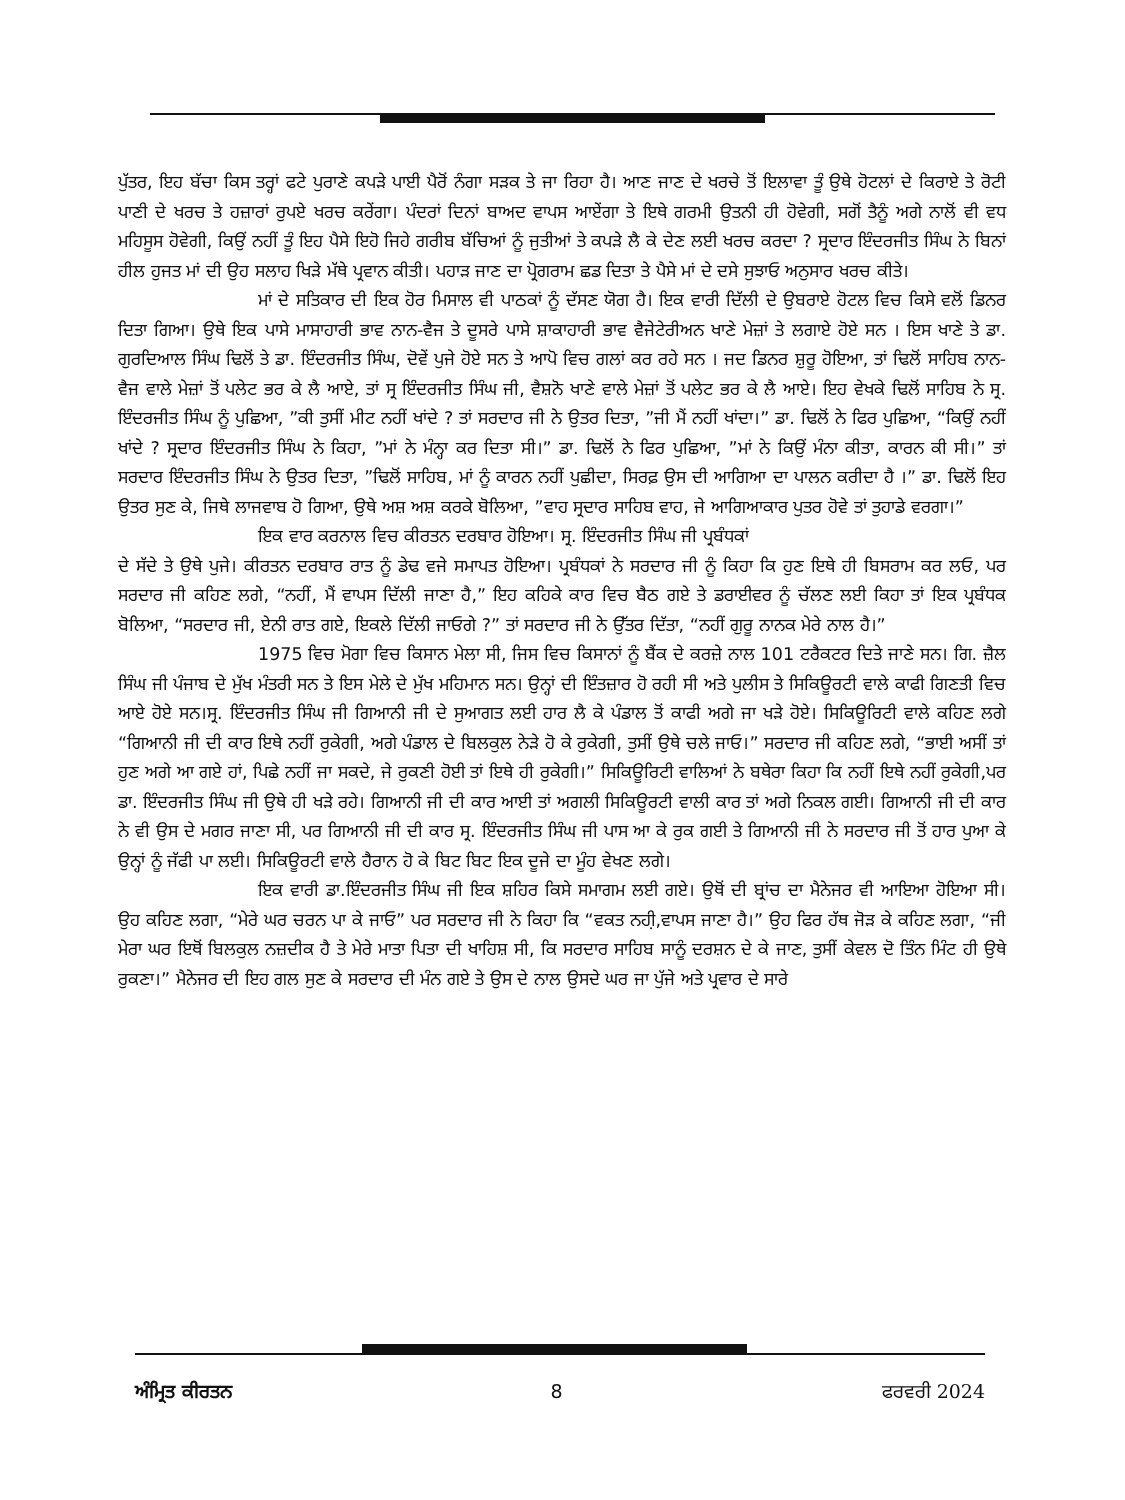ਪੁੱਤਰ, ਇਹ ਬੱਚਾ ਕਿਸ ਤਰ੍ਹਾਂ ਫਟੇ ਪੁਰਾਣੇ ਕਪੜੇ ਪਾਈ ਪੈਰੋਂ ਨੰਗਾ ਸੜਕ ਤੇ ਜਾ ਰਿਹਾ ਹੈ। ਆਣ ਜਾਣ ਦੇ ਖਰਚੇ ਤੋਂ ਇਲਾਵਾ ਤੂੰ ਉਥੇ ਹੋਟਲਾਂ ਦੇ ਕਿਰਾਏ ਤੇ ਰੋਟੀ ਪਾਣੀ ਦੇ ਖਰਚ ਤੇ ਹਜ਼ਾਰਾਂ ਰੁਪਏ ਖਰਚ ਕਰੇਂਗਾ। ਪੰਦਰਾਂ ਦਿਨਾਂ ਬਾਅਦ ਵਾਪਸ ਆਏਂਗਾ ਤੇ ਇਥੇ ਗਰਮੀ ਉਤਨੀ ਹੀ ਹੋਵੇਗੀ, ਸਗੋਂ ਤੈਨੂੰ ਅਗੇ ਨਾਲੋਂ ਵੀ ਵਧ ਮਹਿਸੂਸ ਹੋਵੇਗੀ, ਕਿਉਂ ਨਹੀਂ ਤੂੰ ਇਹ ਪੈਸੇ ਇਹੋ ਜਿਹੇ ਗਰੀਬ ਬੱਚਿਆਂ ਨੂੰ ਜੁਤੀਆਂ ਤੇ ਕਪੜੇ ਲੈ ਕੇ ਦੇਣ ਲਈ ਖਰਚ ਕਰਦਾ ? ਸ੍ਰਦਾਰ ਇੰਦਰਜੀਤ ਸਿੰਘ ਨੇ ਬਿਨਾਂ ਹੀਲ ਹੁਜਤ ਮਾਂ ਦੀ ਉਹ ਸਲਾਹ ਖਿੜੇ ਮੱਥੇ ਪ੍ਰਵਾਨ ਕੀਤੀ। ਪਹਾੜ ਜਾਣ ਦਾ ਪ੍ਰੋਗਰਾਮ ਛਡ ਦਿਤਾ ਤੇ ਪੈਸੇ ਮਾਂ ਦੇ ਦਸੇ ਸੁਝਾਓ ਅਨੁਸਾਰ ਖਰਚ ਕੀਤੇ।
ਮਾਂ ਦੇ ਸਤਿਕਾਰ ਦੀ ਇਕ ਹੋਰ ਮਿਸਾਲ ਵੀ ਪਾਠਕਾਂ ਨੂੰ ਦੱਸਣ ਯੋਗ ਹੈ। ਇਕ ਵਾਰੀ ਦਿੱਲੀ ਦੇ ਉਬਰਾਏ ਹੋਟਲ ਵਿਚ ਕਿਸੇ ਵਲੋਂ ਡਿਨਰ ਦਿਤਾ ਗਿਆ। ਉਥੇ ਇਕ ਪਾਸੇ ਮਾਸਾਹਾਰੀ ਭਾਵ ਨਾਨ-ਵੈਜ ਤੇ ਦੂਸਰੇ ਪਾਸੇ ਸ਼ਾਕਾਹਾਰੀ ਭਾਵ ਵੈਜੇਟੇਰੀਅਨ ਖਾਣੇ ਮੇਜ਼ਾਂ ਤੇ ਲਗਾਏ ਹੋਏ ਸਨ । ਇਸ ਖਾਣੇ ਤੇ ਡਾ. ਗੁਰਦਿਆਲ ਸਿੰਘ ਢਿਲੋਂ ਤੇ ਡਾ. ਇੰਦਰਜੀਤ ਸਿੰਘ, ਦੋਵੇਂ ਪੁਜੇ ਹੋਏ ਸਨ ਤੇ ਆਪੋ ਵਿਚ ਗਲਾਂ ਕਰ ਰਹੇ ਸਨ । ਜਦ ਡਿਨਰ ਸ਼ੁਰੂ ਹੋਇਆ, ਤਾਂ ਢਿਲੋਂ ਸਾਹਿਬ ਨਾਨ-ਵੈਜ ਵਾਲੇ ਮੇਜ਼ਾਂ ਤੋਂ ਪਲੇਟ ਭਰ ਕੇ ਲੈ ਆਏ, ਤਾਂ ਸ੍ਰ ਇੰਦਰਜੀਤ ਸਿੰਘ ਜੀ, ਵੈਸ਼ਨੋ ਖਾਣੇ ਵਾਲੇ ਮੇਜ਼ਾਂ ਤੋਂ ਪਲੇਟ ਭਰ ਕੇ ਲੈ ਆਏ। ਇਹ ਵੇਖਕੇ ਢਿਲੋਂ ਸਾਹਿਬ ਨੇ ਸ੍ਰ. ਇੰਦਰਜੀਤ ਸਿੰਘ ਨੂੰ ਪੁਛਿਆ, ”ਕੀ ਤੁਸੀਂ ਮੀਟ ਨਹੀਂ ਖਾਂਦੇ ? ਤਾਂ ਸਰਦਾਰ ਜੀ ਨੇ ਉਤਰ ਦਿਤਾ, ”ਜੀ ਮੈਂ ਨਹੀਂ ਖਾਂਦਾ।” ਡਾ. ਢਿਲੋਂ ਨੇ ਫਿਰ ਪੁਛਿਆ, “ਕਿਉਂ ਨਹੀਂ ਖਾਂਦੇ ? ਸ੍ਰਦਾਰ ਇੰਦਰਜੀਤ ਸਿੰਘ ਨੇ ਕਿਹਾ, ”ਮਾਂ ਨੇ ਮੰਨ੍ਹਾ ਕਰ ਦਿਤਾ ਸੀ।” ਡਾ. ਢਿਲੋਂ ਨੇ ਫਿਰ ਪੁਛਿਆ, ”ਮਾਂ ਨੇ ਕਿਉਂ ਮੰਨਾ ਕੀਤਾ, ਕਾਰਨ ਕੀ ਸੀ।” ਤਾਂ ਸਰਦਾਰ ਇੰਦਰਜੀਤ ਸਿੰਘ ਨੇ ਉਤਰ ਦਿਤਾ, ”ਢਿਲੋਂ ਸਾਹਿਬ, ਮਾਂ ਨੂੰ ਕਾਰਨ ਨਹੀਂ ਪੁਛੀਦਾ, ਸਿਰਫ਼ ਉਸ ਦੀ ਆਗਿਆ ਦਾ ਪਾਲਨ ਕਰੀਦਾ ਹੈ ।” ਡਾ. ਢਿਲੋਂ ਇਹ ਉਤਰ ਸੁਣ ਕੇ, ਜਿਥੇ ਲਾਜਵਾਬ ਹੋ ਗਿਆ, ਉਥੇ ਅਸ਼ ਅਸ਼ ਕਰਕੇ ਬੋਲਿਆ, ”ਵਾਹ ਸ੍ਰਦਾਰ ਸਾਹਿਬ ਵਾਹ, ਜੇ ਆਗਿਆਕਾਰ ਪੁਤਰ ਹੋਵੇ ਤਾਂ ਤੁਹਾਡੇ ਵਰਗਾ।”
ਇਕ ਵਾਰ ਕਰਨਾਲ ਵਿਚ ਕੀਰਤਨ ਦਰਬਾਰ ਹੋਇਆ। ਸ੍ਰ. ਇੰਦਰਜੀਤ ਸਿੰਘ ਜੀ ਪ੍ਰਬੰਧਕਾਂ
ਦੇ ਸੱਦੇ ਤੇ ਉਥੇ ਪੁਜੇ। ਕੀਰਤਨ ਦਰਬਾਰ ਰਾਤ ਨੂੰ ਡੇਢ ਵਜੇ ਸਮਾਪਤ ਹੋਇਆ। ਪ੍ਰਬੰਧਕਾਂ ਨੇ ਸਰਦਾਰ ਜੀ ਨੂੰ ਕਿਹਾ ਕਿ ਹੁਣ ਇਥੇ ਹੀ ਬਿਸਰਾਮ ਕਰ ਲਓ, ਪਰ ਸਰਦਾਰ ਜੀ ਕਹਿਣ ਲਗੇ, “ਨਹੀਂ, ਮੈਂ ਵਾਪਸ ਦਿੱਲੀ ਜਾਣਾ ਹੈ,” ਇਹ ਕਹਿਕੇ ਕਾਰ ਵਿਚ ਬੈਠ ਗਏ ਤੇ ਡਰਾਈਵਰ ਨੂੰ ਚੱਲਣ ਲਈ ਕਿਹਾ ਤਾਂ ਇਕ ਪ੍ਰਬੰਧਕ ਬੋਲਿਆ, “ਸਰਦਾਰ ਜੀ, ਏਨੀ ਰਾਤ ਗਏ, ਇਕਲੇ ਦਿੱਲੀ ਜਾਓਗੇ ?” ਤਾਂ ਸਰਦਾਰ ਜੀ ਨੇ ਉੱਤਰ ਦਿੱਤਾ, “ਨਹੀਂ ਗੁਰੂ ਨਾਨਕ ਮੇਰੇ ਨਾਲ ਹੈ।”
1975 ਵਿਚ ਮੋਗਾ ਵਿਚ ਕਿਸਾਨ ਮੇਲਾ ਸੀ, ਜਿਸ ਵਿਚ ਕਿਸਾਨਾਂ ਨੂੰ ਬੈਂਕ ਦੇ ਕਰਜ਼ੇ ਨਾਲ 101 ਟਰੈਕਟਰ ਦਿਤੇ ਜਾਣੇ ਸਨ। ਗਿ. ਜ਼ੈਲ ਸਿੰਘ ਜੀ ਪੰਜਾਬ ਦੇ ਮੁੱਖ ਮੰਤਰੀ ਸਨ ਤੇ ਇਸ ਮੇਲੇ ਦੇ ਮੁੱਖ ਮਹਿਮਾਨ ਸਨ। ਉਨ੍ਹਾਂ ਦੀ ਇੰਤਜ਼ਾਰ ਹੋ ਰਹੀ ਸੀ ਅਤੇ ਪੁਲੀਸ ਤੇ ਸਿਕਿਊਰਟੀ ਵਾਲੇ ਕਾਫੀ ਗਿਣਤੀ ਵਿਚ ਆਏ ਹੋਏ ਸਨ।ਸ੍ਰ. ਇੰਦਰਜੀਤ ਸਿੰਘ ਜੀ ਗਿਆਨੀ ਜੀ ਦੇ ਸੁਆਗਤ ਲਈ ਹਾਰ ਲੈ ਕੇ ਪੰਡਾਲ ਤੋਂ ਕਾਫੀ ਅਗੇ ਜਾ ਖੜੇ ਹੋਏ। ਸਿਕਿਊਰਿਟੀ ਵਾਲੇ ਕਹਿਣ ਲਗੇ “ਗਿਆਨੀ ਜੀ ਦੀ ਕਾਰ ਇਥੇ ਨਹੀਂ ਰੁਕੇਗੀ, ਅਗੇ ਪੰਡਾਲ ਦੇ ਬਿਲਕੁਲ ਨੇੜੇ ਹੋ ਕੇ ਰੁਕੇਗੀ, ਤੁਸੀਂ ਉਥੇ ਚਲੇ ਜਾਓ।” ਸਰਦਾਰ ਜੀ ਕਹਿਣ ਲਗੇ, “ਭਾਈ ਅਸੀਂ ਤਾਂ ਹੁਣ ਅਗੇ ਆ ਗਏ ਹਾਂ, ਪਿਛੇ ਨਹੀਂ ਜਾ ਸਕਦੇ, ਜੇ ਰੁਕਣੀ ਹੋਈ ਤਾਂ ਇਥੇ ਹੀ ਰੁਕੇਗੀ।” ਸਿਕਿਊਰਿਟੀ ਵਾਲਿਆਂ ਨੇ ਬਥੇਰਾ ਕਿਹਾ ਕਿ ਨਹੀਂ ਇਥੇ ਨਹੀਂ ਰੁਕੇਗੀ,ਪਰ ਡਾ. ਇੰਦਰਜੀਤ ਸਿੰਘ ਜੀ ਉਥੇ ਹੀ ਖੜੇ ਰਹੇ। ਗਿਆਨੀ ਜੀ ਦੀ ਕਾਰ ਆਈ ਤਾਂ ਅਗਲੀ ਸਿਕਿਊਰਟੀ ਵਾਲੀ ਕਾਰ ਤਾਂ ਅਗੇ ਨਿਕਲ ਗਈ। ਗਿਆਨੀ ਜੀ ਦੀ ਕਾਰ ਨੇ ਵੀ ਉਸ ਦੇ ਮਗਰ ਜਾਣਾ ਸੀ, ਪਰ ਗਿਆਨੀ ਜੀ ਦੀ ਕਾਰ ਸ੍ਰ. ਇੰਦਰਜੀਤ ਸਿੰਘ ਜੀ ਪਾਸ ਆ ਕੇ ਰੁਕ ਗਈ ਤੇ ਗਿਆਨੀ ਜੀ ਨੇ ਸਰਦਾਰ ਜੀ ਤੋਂ ਹਾਰ ਪੁਆ ਕੇ ਉਨ੍ਹਾਂ ਨੂੰ ਜੱਫੀ ਪਾ ਲਈ। ਸਿਕਿਊਰਟੀ ਵਾਲੇ ਹੈਰਾਨ ਹੋ ਕੇ ਬਿਟ ਬਿਟ ਇਕ ਦੂਜੇ ਦਾ ਮੂੰਹ ਵੇਖਣ ਲਗੇ।
ਇਕ ਵਾਰੀ ਡਾ.ਇੰਦਰਜੀਤ ਸਿੰਘ ਜੀ ਇਕ ਸ਼ਹਿਰ ਕਿਸੇ ਸਮਾਗਮ ਲਈ ਗਏ। ਉਥੋਂ ਦੀ ਬ੍ਰਾਂਚ ਦਾ ਮੈਨੇਜਰ ਵੀ ਆਇਆ ਹੋਇਆ ਸੀ। ਉਹ ਕਹਿਣ ਲਗਾ, “ਮੇਰੇ ਘਰ ਚਰਨ ਪਾ ਕੇ ਜਾਓ” ਪਰ ਸਰਦਾਰ ਜੀ ਨੇ ਕਿਹਾ ਕਿ “ਵਕਤ ਨਹੀ਼,ਵਾਪਸ ਜਾਣਾ ਹੈ।” ਉਹ ਫਿਰ ਹੱਥ ਜੋੜ ਕੇ ਕਹਿਣ ਲਗਾ, “ਜੀ ਮੇਰਾ ਘਰ ਇਥੋਂ ਬਿਲਕੁਲ ਨਜ਼ਦੀਕ ਹੈ ਤੇ ਮੇਰੇ ਮਾਤਾ ਪਿਤਾ ਦੀ ਖਾਹਿਸ਼ ਸੀ, ਕਿ ਸਰਦਾਰ ਸਾਹਿਬ ਸਾਨੂੰ ਦਰਸ਼ਨ ਦੇ ਕੇ ਜਾਣ, ਤੁਸੀਂ ਕੇਵਲ ਦੋ ਤਿੰਨ ਮਿੰਟ ਹੀ ਉਥੇ ਰੁਕਣਾ।” ਮੈਨੇਜਰ ਦੀ ਇਹ ਗਲ ਸੁਣ ਕੇ ਸਰਦਾਰ ਦੀ ਮੰਨ ਗਏ ਤੇ ਉਸ ਦੇ ਨਾਲ ਉਸਦੇ ਘਰ ਜਾ ਪੁੱਜੇ ਅਤੇ ਪ੍ਰਵਾਰ ਦੇ ਸਾਰੇ
ਅੰਮ੍ਰਿਤ ਕੀਰਤਨ 8 ਫਰਵਰੀ 2024